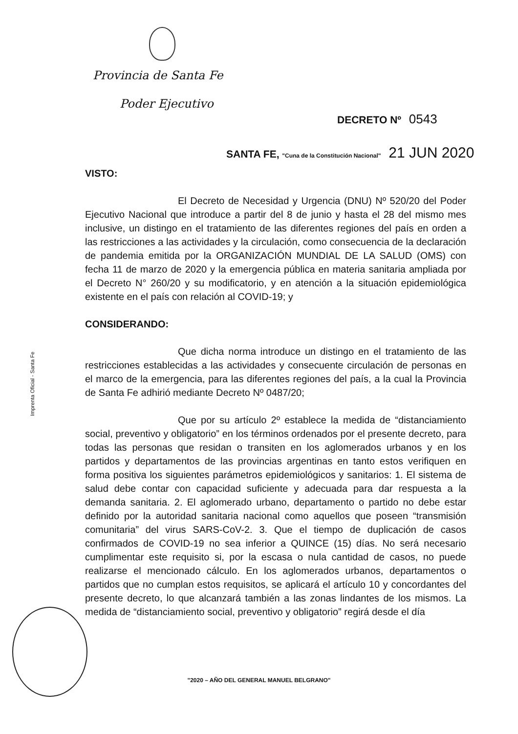Provincia de Santa Fe
Poder Ejecutivo
DECRETO Nº 0543
SANTA FE, "Cuna de la Constitución Nacional" 21 JUN 2020
Imprenta Oficial - Santa Fe
VISTO:
El Decreto de Necesidad y Urgencia (DNU) Nº 520/20 del Poder Ejecutivo Nacional que introduce a partir del 8 de junio y hasta el 28 del mismo mes inclusive, un distingo en el tratamiento de las diferentes regiones del país en orden a las restricciones a las actividades y la circulación, como consecuencia de la declaración de pandemia emitida por la ORGANIZACIÓN MUNDIAL DE LA SALUD (OMS) con fecha 11 de marzo de 2020 y la emergencia pública en materia sanitaria ampliada por el Decreto N° 260/20 y su modificatorio, y en atención a la situación epidemiológica existente en el país con relación al COVID-19; y
CONSIDERANDO:
Que dicha norma introduce un distingo en el tratamiento de las restricciones establecidas a las actividades y consecuente circulación de personas en el marco de la emergencia, para las diferentes regiones del país, a la cual la Provincia de Santa Fe adhirió mediante Decreto Nº 0487/20;
Que por su artículo 2º establece la medida de “distanciamiento social, preventivo y obligatorio” en los términos ordenados por el presente decreto, para todas las personas que residan o transiten en los aglomerados urbanos y en los partidos y departamentos de las provincias argentinas en tanto estos verifiquen en forma positiva los siguientes parámetros epidemiológicos y sanitarios: 1. El sistema de salud debe contar con capacidad suficiente y adecuada para dar respuesta a la demanda sanitaria. 2. El aglomerado urbano, departamento o partido no debe estar definido por la autoridad sanitaria nacional como aquellos que poseen “transmisión comunitaria” del virus SARS-CoV-2. 3. Que el tiempo de duplicación de casos confirmados de COVID-19 no sea inferior a QUINCE (15) días. No será necesario cumplimentar este requisito si, por la escasa o nula cantidad de casos, no puede realizarse el mencionado cálculo. En los aglomerados urbanos, departamentos o partidos que no cumplan estos requisitos, se aplicará el artículo 10 y concordantes del presente decreto, lo que alcanzará también a las zonas lindantes de los mismos. La medida de “distanciamiento social, preventivo y obligatorio” regirá desde el día
"2020 – AÑO DEL GENERAL MANUEL BELGRANO"